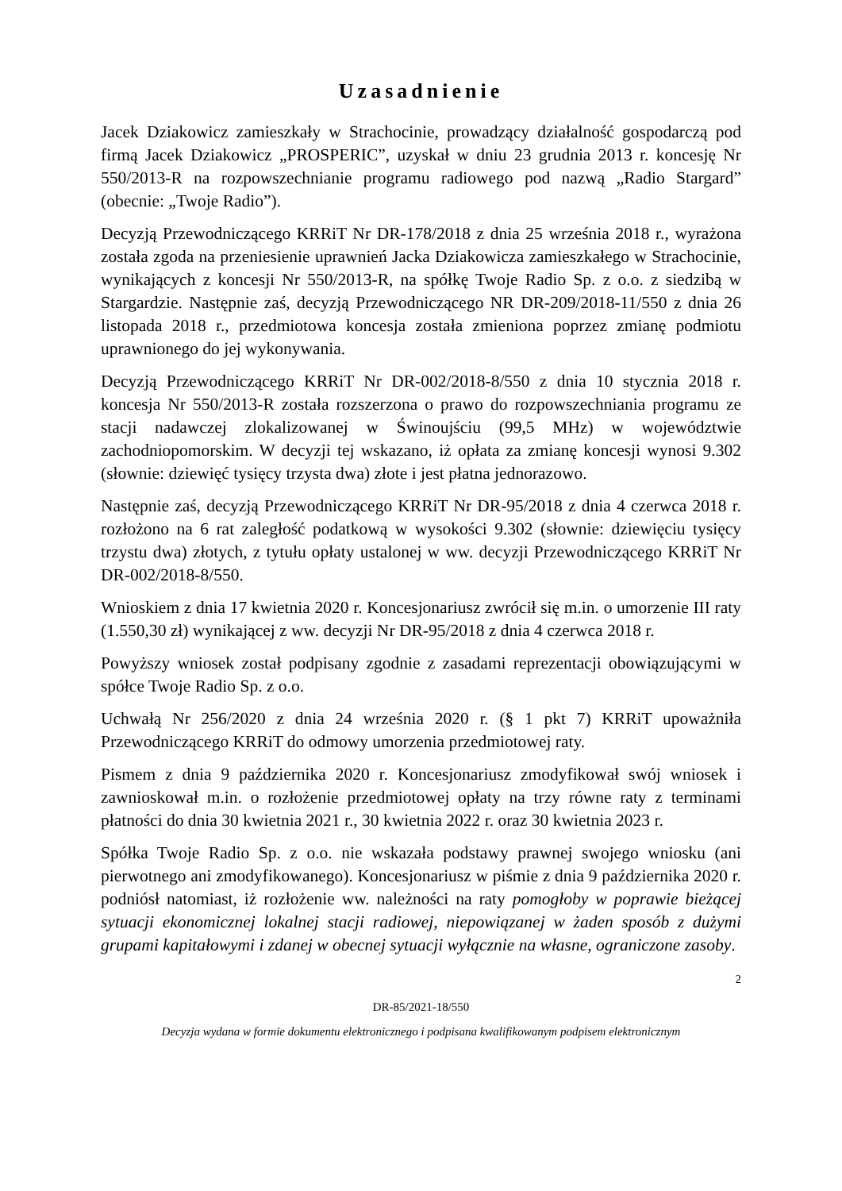Uzasadnienie
Jacek Dziakowicz zamieszkały w Strachocinie, prowadzący działalność gospodarczą pod firmą Jacek Dziakowicz „PROSPERIC”, uzyskał w dniu 23 grudnia 2013 r. koncesję Nr 550/2013-R na rozpowszechnianie programu radiowego pod nazwą „Radio Stargard” (obecnie: „Twoje Radio”).
Decyzją Przewodniczącego KRRiT Nr DR-178/2018 z dnia 25 września 2018 r., wyrażona została zgoda na przeniesienie uprawnień Jacka Dziakowicza zamieszkałego w Strachocinie, wynikających z koncesji Nr 550/2013-R, na spółkę Twoje Radio Sp. z o.o. z siedzibą w Stargardzie. Następnie zaś, decyzją Przewodniczącego NR DR-209/2018-11/550 z dnia 26 listopada 2018 r., przedmiotowa koncesja została zmieniona poprzez zmianę podmiotu uprawnionego do jej wykonywania.
Decyzją Przewodniczącego KRRiT Nr DR-002/2018-8/550 z dnia 10 stycznia 2018 r. koncesja Nr 550/2013-R została rozszerzona o prawo do rozpowszechniania programu ze stacji nadawczej zlokalizowanej w Świnoujściu (99,5 MHz) w województwie zachodniopomorskim. W decyzji tej wskazano, iż opłata za zmianę koncesji wynosi 9.302 (słownie: dziewięć tysięcy trzysta dwa) złote i jest płatna jednorazowo.
Następnie zaś, decyzją Przewodniczącego KRRiT Nr DR-95/2018 z dnia 4 czerwca 2018 r. rozłożono na 6 rat zaległość podatkową w wysokości 9.302 (słownie: dziewięciu tysięcy trzystu dwa) złotych, z tytułu opłaty ustalonej w ww. decyzji Przewodniczącego KRRiT Nr DR-002/2018-8/550.
Wnioskiem z dnia 17 kwietnia 2020 r. Koncesjonariusz zwrócił się m.in. o umorzenie III raty (1.550,30 zł) wynikającej z ww. decyzji Nr DR-95/2018 z dnia 4 czerwca 2018 r.
Powyższy wniosek został podpisany zgodnie z zasadami reprezentacji obowiązującymi w spółce Twoje Radio Sp. z o.o.
Uchwałą Nr 256/2020 z dnia 24 września 2020 r. (§ 1 pkt 7) KRRiT upoważniła Przewodniczącego KRRiT do odmowy umorzenia przedmiotowej raty.
Pismem z dnia 9 października 2020 r. Koncesjonariusz zmodyfikował swój wniosek i zawnioskował m.in. o rozłożenie przedmiotowej opłaty na trzy równe raty z terminami płatności do dnia 30 kwietnia 2021 r., 30 kwietnia 2022 r. oraz 30 kwietnia 2023 r.
Spółka Twoje Radio Sp. z o.o. nie wskazała podstawy prawnej swojego wniosku (ani pierwotnego ani zmodyfikowanego). Koncesjonariusz w piśmie z dnia 9 października 2020 r. podniósł natomiast, iż rozłożenie ww. należności na raty pomogłoby w poprawie bieżącej sytuacji ekonomicznej lokalnej stacji radiowej, niepowiązanej w żaden sposób z dużymi grupami kapitałowymi i zdanej w obecnej sytuacji wyłącznie na własne, ograniczone zasoby.
2
DR-85/2021-18/550
Decyzja wydana w formie dokumentu elektronicznego i podpisana kwalifikowanym podpisem elektronicznym